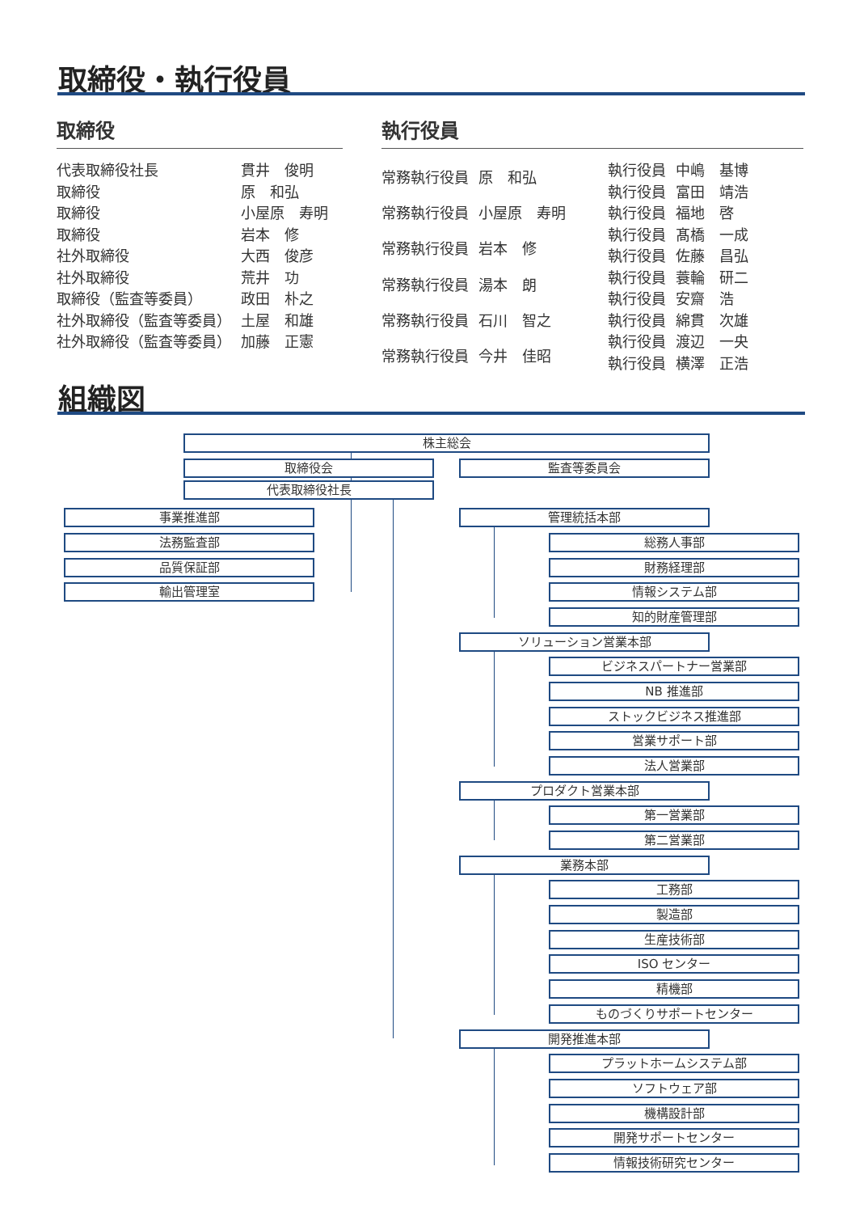取締役・執行役員
取締役
| 代表取締役社長 | 貫井 俊明 |
| 取締役 | 原 和弘 |
| 取締役 | 小屋原 寿明 |
| 取締役 | 岩本 修 |
| 社外取締役 | 大西 俊彦 |
| 社外取締役 | 荒井 功 |
| 取締役（監査等委員） | 政田 朴之 |
| 社外取締役（監査等委員） | 土屋 和雄 |
| 社外取締役（監査等委員） | 加藤 正憲 |
執行役員
| 常務執行役員 | 原 和弘 |
| 常務執行役員 | 小屋原 寿明 |
| 常務執行役員 | 岩本 修 |
| 常務執行役員 | 湯本 朗 |
| 常務執行役員 | 石川 智之 |
| 常務執行役員 | 今井 佳昭 |
| 執行役員 | 中嶋 基博 |
| 執行役員 | 富田 靖浩 |
| 執行役員 | 福地 啓 |
| 執行役員 | 髙橋 一成 |
| 執行役員 | 佐藤 昌弘 |
| 執行役員 | 蓑輪 研二 |
| 執行役員 | 安齋 浩 |
| 執行役員 | 綿貫 次雄 |
| 執行役員 | 渡辺 一央 |
| 執行役員 | 横澤 正浩 |
組織図
株主総会
取締役会 監査等委員会
代表取締役社長
事業推進部
法務監査部
品質保証部
輸出管理室
管理統括本部
総務人事部
財務経理部
情報システム部
知的財産管理部
ソリューション営業本部
ビジネスパートナー営業部
NB 推進部
ストックビジネス推進部
営業サポート部
法人営業部
プロダクト営業本部
第一営業部
第二営業部
業務本部
工務部
製造部
生産技術部
ISO センター
精機部
ものづくりサポートセンター
開発推進本部
プラットホームシステム部
ソフトウェア部
機構設計部
開発サポートセンター
情報技術研究センター